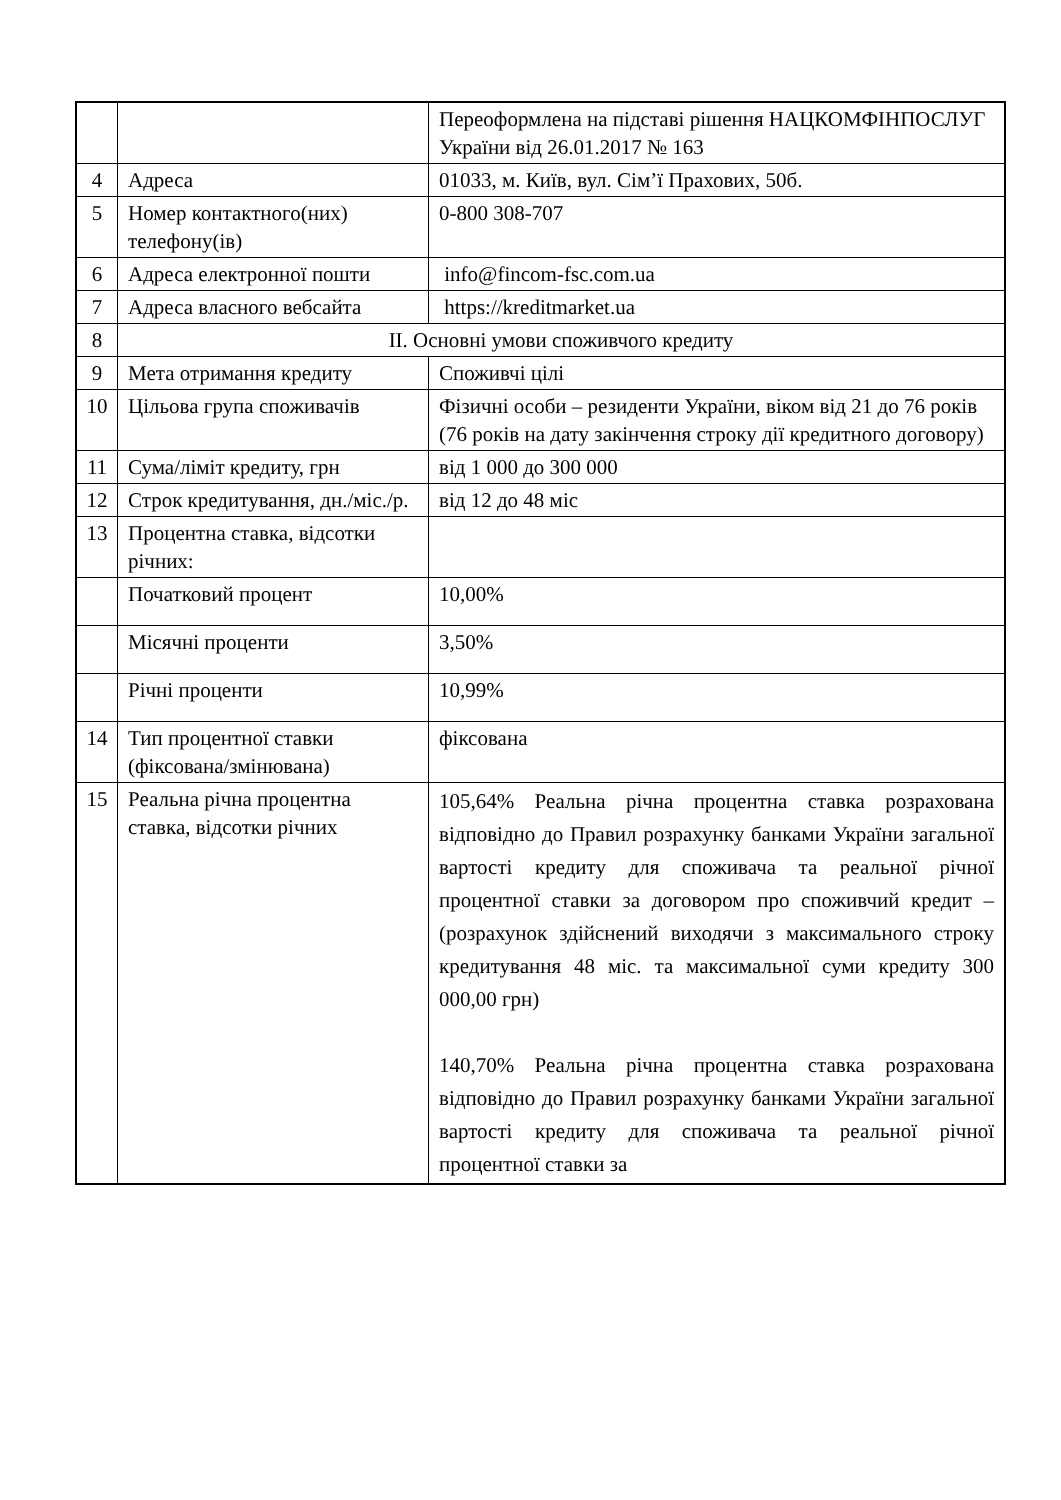| | | Переоформлена на підставі рішення НАЦКОМФІНПОСЛУГ України від 26.01.2017 № 163 |
| 4 | Адреса | 01033, м. Київ, вул. Сім’ї Прахових, 50б. |
| 5 | Номер контактного(них) телефону(ів) | 0-800 308-707 |
| 6 | Адреса електронної пошти | info@fincom-fsc.com.ua |
| 7 | Адреса власного вебсайта | https://kreditmarket.ua |
| 8 | ІІ. Основні умови споживчого кредиту | |
| 9 | Мета отримання кредиту | Споживчі цілі |
| 10 | Цільова група споживачів | Фізичні особи – резиденти України, віком від 21 до 76 років (76 років на дату закінчення строку дії кредитного договору) |
| 11 | Сума/ліміт кредиту, грн | від 1 000 до 300 000 |
| 12 | Строк кредитування, дн./міс./р. | від 12 до 48 міс |
| 13 | Процентна ставка, відсотки річних: | |
| | Початковий процент | 10,00% |
| | Місячні проценти | 3,50% |
| | Річні проценти | 10,99% |
| 14 | Тип процентної ставки (фіксована/змінювана) | фіксована |
| 15 | Реальна річна процентна ставка, відсотки річних | 105,64% Реальна річна процентна ставка розрахована відповідно до Правил розрахунку банками України загальної вартості кредиту для споживача та реальної річної процентної ставки за договором про споживчий кредит – (розрахунок здійснений виходячи з максимального строку кредитування 48 міс. та максимальної суми кредиту 300 000,00 грн) 140,70% Реальна річна процентна ставка розрахована відповідно до Правил розрахунку банками України загальної вартості кредиту для споживача та реальної річної процентної ставки за |